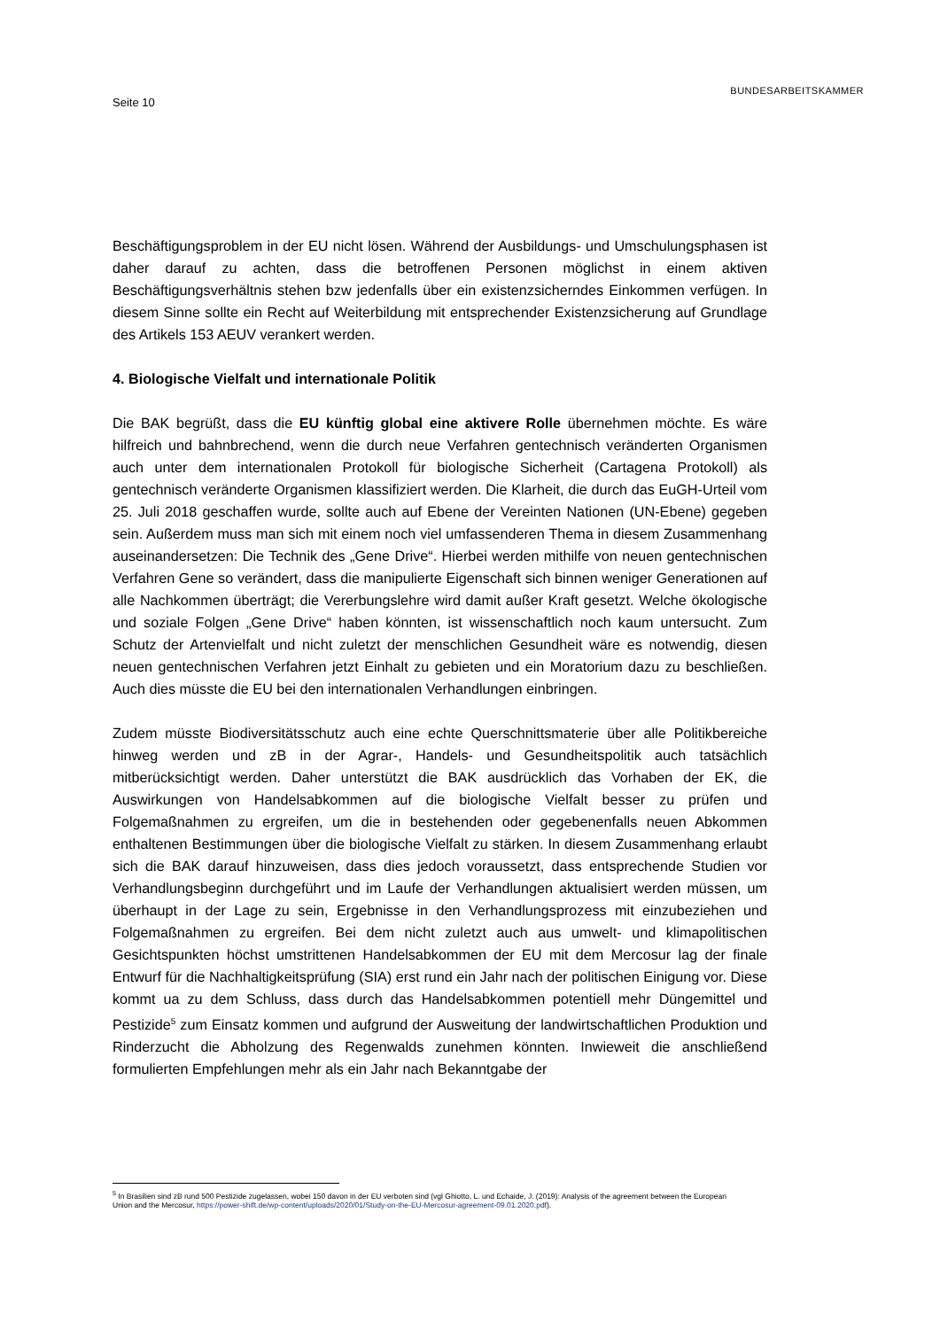Seite 10
BUNDESARBEITSKAMMER
Beschäftigungsproblem in der EU nicht lösen. Während der Ausbildungs- und Umschulungsphasen ist daher darauf zu achten, dass die betroffenen Personen möglichst in einem aktiven Beschäftigungsverhältnis stehen bzw jedenfalls über ein existenzsicherndes Einkommen verfügen. In diesem Sinne sollte ein Recht auf Weiterbildung mit entsprechender Existenzsicherung auf Grundlage des Artikels 153 AEUV verankert werden.
4. Biologische Vielfalt und internationale Politik
Die BAK begrüßt, dass die EU künftig global eine aktivere Rolle übernehmen möchte. Es wäre hilfreich und bahnbrechend, wenn die durch neue Verfahren gentechnisch veränderten Organismen auch unter dem internationalen Protokoll für biologische Sicherheit (Cartagena Protokoll) als gentechnisch veränderte Organismen klassifiziert werden. Die Klarheit, die durch das EuGH-Urteil vom 25. Juli 2018 geschaffen wurde, sollte auch auf Ebene der Vereinten Nationen (UN-Ebene) gegeben sein. Außerdem muss man sich mit einem noch viel umfassenderen Thema in diesem Zusammenhang auseinandersetzen: Die Technik des „Gene Drive“. Hierbei werden mithilfe von neuen gentechnischen Verfahren Gene so verändert, dass die manipulierte Eigenschaft sich binnen weniger Generationen auf alle Nachkommen überträgt; die Vererbungslehre wird damit außer Kraft gesetzt. Welche ökologische und soziale Folgen „Gene Drive“ haben könnten, ist wissenschaftlich noch kaum untersucht. Zum Schutz der Artenvielfalt und nicht zuletzt der menschlichen Gesundheit wäre es notwendig, diesen neuen gentechnischen Verfahren jetzt Einhalt zu gebieten und ein Moratorium dazu zu beschließen. Auch dies müsste die EU bei den internationalen Verhandlungen einbringen.
Zudem müsste Biodiversitätsschutz auch eine echte Querschnittsmaterie über alle Politikbereiche hinweg werden und zB in der Agrar-, Handels- und Gesundheitspolitik auch tatsächlich mitberücksichtigt werden. Daher unterstützt die BAK ausdrücklich das Vorhaben der EK, die Auswirkungen von Handelsabkommen auf die biologische Vielfalt besser zu prüfen und Folgemaßnahmen zu ergreifen, um die in bestehenden oder gegebenenfalls neuen Abkommen enthaltenen Bestimmungen über die biologische Vielfalt zu stärken. In diesem Zusammenhang erlaubt sich die BAK darauf hinzuweisen, dass dies jedoch voraussetzt, dass entsprechende Studien vor Verhandlungsbeginn durchgeführt und im Laufe der Verhandlungen aktualisiert werden müssen, um überhaupt in der Lage zu sein, Ergebnisse in den Verhandlungsprozess mit einzubeziehen und Folgemaßnahmen zu ergreifen. Bei dem nicht zuletzt auch aus umwelt- und klimapolitischen Gesichtspunkten höchst umstrittenen Handelsabkommen der EU mit dem Mercosur lag der finale Entwurf für die Nachhaltigkeitsprüfung (SIA) erst rund ein Jahr nach der politischen Einigung vor. Diese kommt ua zu dem Schluss, dass durch das Handelsabkommen potentiell mehr Düngemittel und Pestizide<sup>5</sup> zum Einsatz kommen und aufgrund der Ausweitung der landwirtschaftlichen Produktion und Rinderzucht die Abholzung des Regenwalds zunehmen könnten. Inwieweit die anschließend formulierten Empfehlungen mehr als ein Jahr nach Bekanntgabe der
<sup>5</sup> In Brasilien sind zB rund 500 Pestizide zugelassen, wobei 150 davon in der EU verboten sind (vgl Ghiotto, L. und Echaide, J. (2019): Analysis of the agreement between the European Union and the Mercosur, https://power-shift.de/wp-content/uploads/2020/01/Study-on-the-EU-Mercosur-agreement-09.01.2020.pdf).